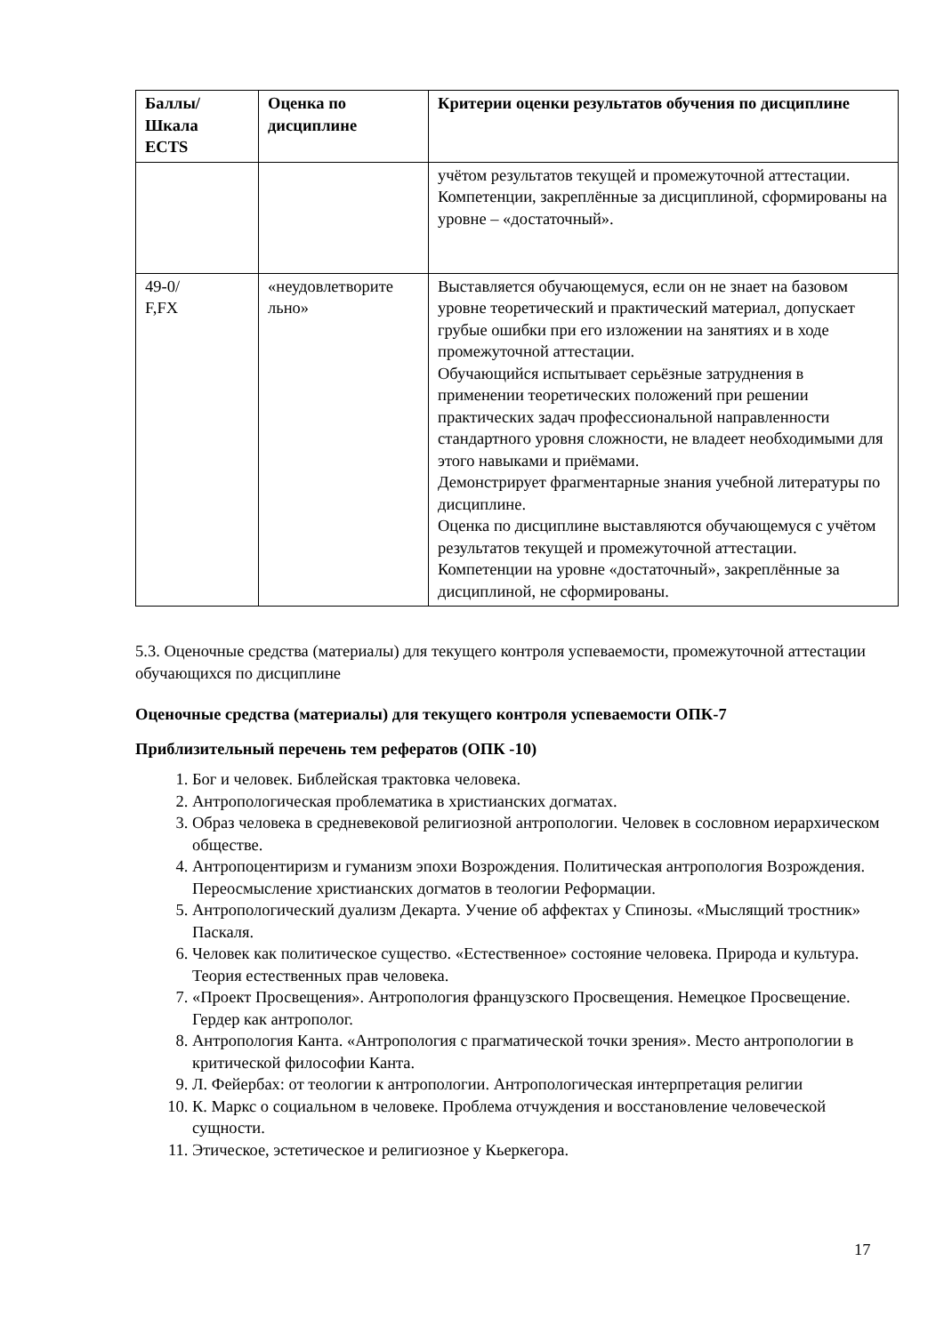| Баллы/ Шкала ECTS | Оценка по дисциплине | Критерии оценки результатов обучения по дисциплине |
| --- | --- | --- |
| | | учётом результатов текущей и промежуточной аттестации. Компетенции, закреплённые за дисциплиной, сформированы на уровне – «достаточный». |
| 49-0/ F,FX | «неудовлетворите льно» | Выставляется обучающемуся, если он не знает на базовом уровне теоретический и практический материал, допускает грубые ошибки при его изложении на занятиях и в ходе промежуточной аттестации. Обучающийся испытывает серьёзные затруднения в применении теоретических положений при решении практических задач профессиональной направленности стандартного уровня сложности, не владеет необходимыми для этого навыками и приёмами. Демонстрирует фрагментарные знания учебной литературы по дисциплине. Оценка по дисциплине выставляются обучающемуся с учётом результатов текущей и промежуточной аттестации. Компетенции на уровне «достаточный», закреплённые за дисциплиной, не сформированы. |
5.3. Оценочные средства (материалы) для текущего контроля успеваемости, промежуточной аттестации обучающихся по дисциплине
Оценочные средства (материалы) для текущего контроля успеваемости ОПК-7
Приблизительный перечень тем рефератов (ОПК -10)
1. Бог и человек. Библейская трактовка человека.
2. Антропологическая проблематика в христианских догматах.
3. Образ человека в средневековой религиозной антропологии. Человек в сословном иерархическом обществе.
4. Антропоцентиризм и гуманизм эпохи Возрождения. Политическая антропология Возрождения. Переосмысление христианских догматов в теологии Реформации.
5. Антропологический дуализм Декарта. Учение об аффектах у Спинозы. «Мыслящий тростник» Паскаля.
6. Человек как политическое существо. «Естественное» состояние человека. Природа и культура. Теория естественных прав человека.
7. «Проект Просвещения». Антропология французского Просвещения. Немецкое Просвещение. Гердер как антрополог.
8. Антропология Канта. «Антропология с прагматической точки зрения». Место антропологии в критической философии Канта.
9. Л. Фейербах: от теологии к антропологии. Антропологическая интерпретация религии
10. К. Маркс о социальном в человеке. Проблема отчуждения и восстановление человеческой сущности.
11. Этическое, эстетическое и религиозное у Кьеркегора.
17